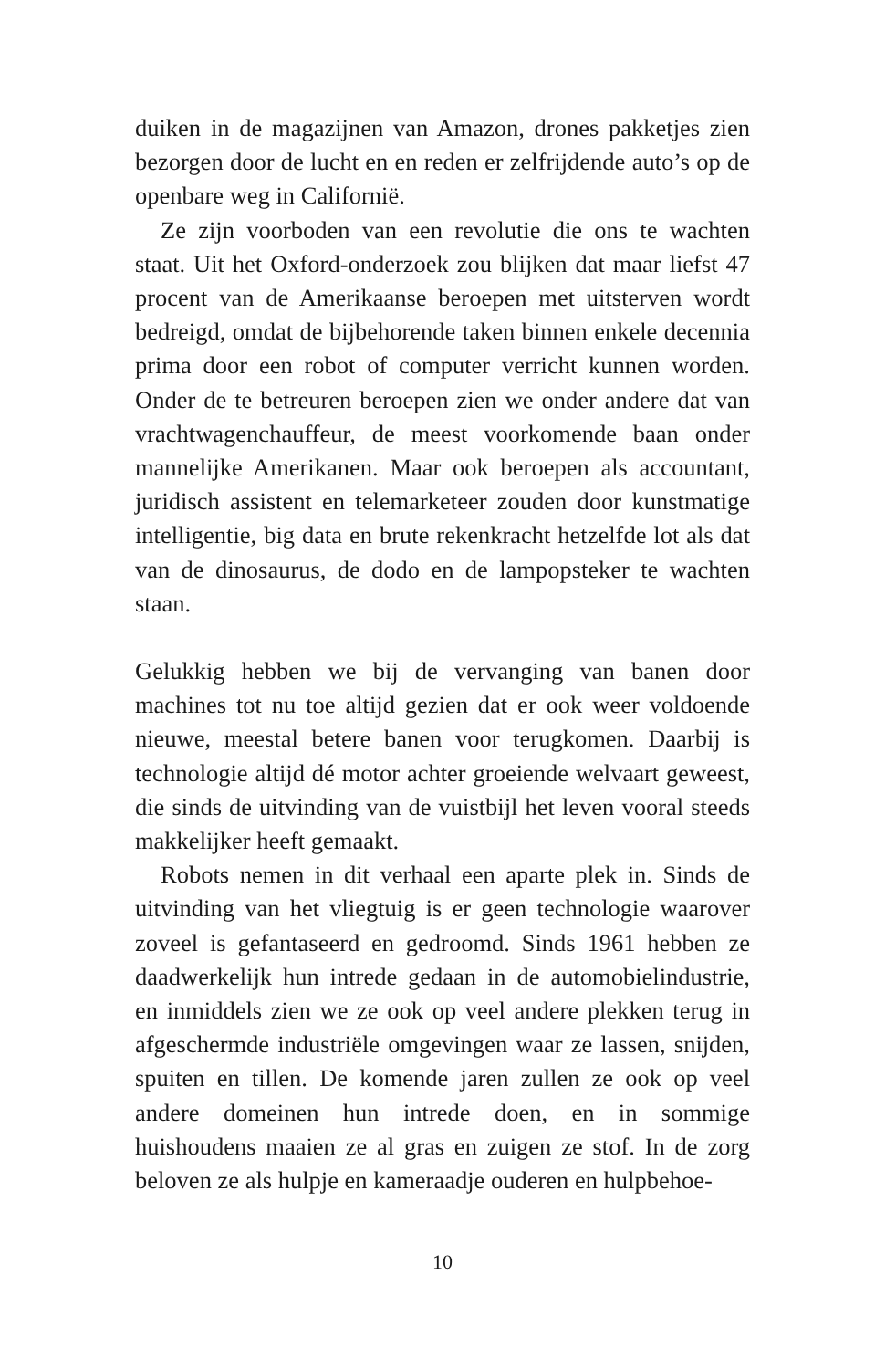duiken in de magazijnen van Amazon, drones pakketjes zien bezorgen door de lucht en en reden er zelfrijdende auto’s op de openbare weg in Californië.
Ze zijn voorboden van een revolutie die ons te wachten staat. Uit het Oxford-onderzoek zou blijken dat maar liefst 47 procent van de Amerikaanse beroepen met uitsterven wordt bedreigd, omdat de bijbehorende taken binnen enkele decennia prima door een robot of computer verricht kunnen worden. Onder de te betreuren beroepen zien we onder andere dat van vrachtwagenchauffeur, de meest voorkomende baan onder mannelijke Amerikanen. Maar ook beroepen als accountant, juridisch assistent en telemarketeer zouden door kunstmatige intelligentie, big data en brute rekenkracht hetzelfde lot als dat van de dinosaurus, de dodo en de lampopsteker te wachten staan.
Gelukkig hebben we bij de vervanging van banen door machines tot nu toe altijd gezien dat er ook weer voldoende nieuwe, meestal betere banen voor terugkomen. Daarbij is technologie altijd dé motor achter groeiende welvaart geweest, die sinds de uitvinding van de vuistbijl het leven vooral steeds makkelijker heeft gemaakt.
Robots nemen in dit verhaal een aparte plek in. Sinds de uitvinding van het vliegtuig is er geen technologie waarover zoveel is gefantaseerd en gedroomd. Sinds 1961 hebben ze daadwerkelijk hun intrede gedaan in de automobielindustrie, en inmiddels zien we ze ook op veel andere plekken terug in afgeschermde industriële omgevingen waar ze lassen, snijden, spuiten en tillen. De komende jaren zullen ze ook op veel andere domeinen hun intrede doen, en in sommige huishoudens maaien ze al gras en zuigen ze stof. In de zorg beloven ze als hulpje en kameraadje ouderen en hulpbehoe-
10